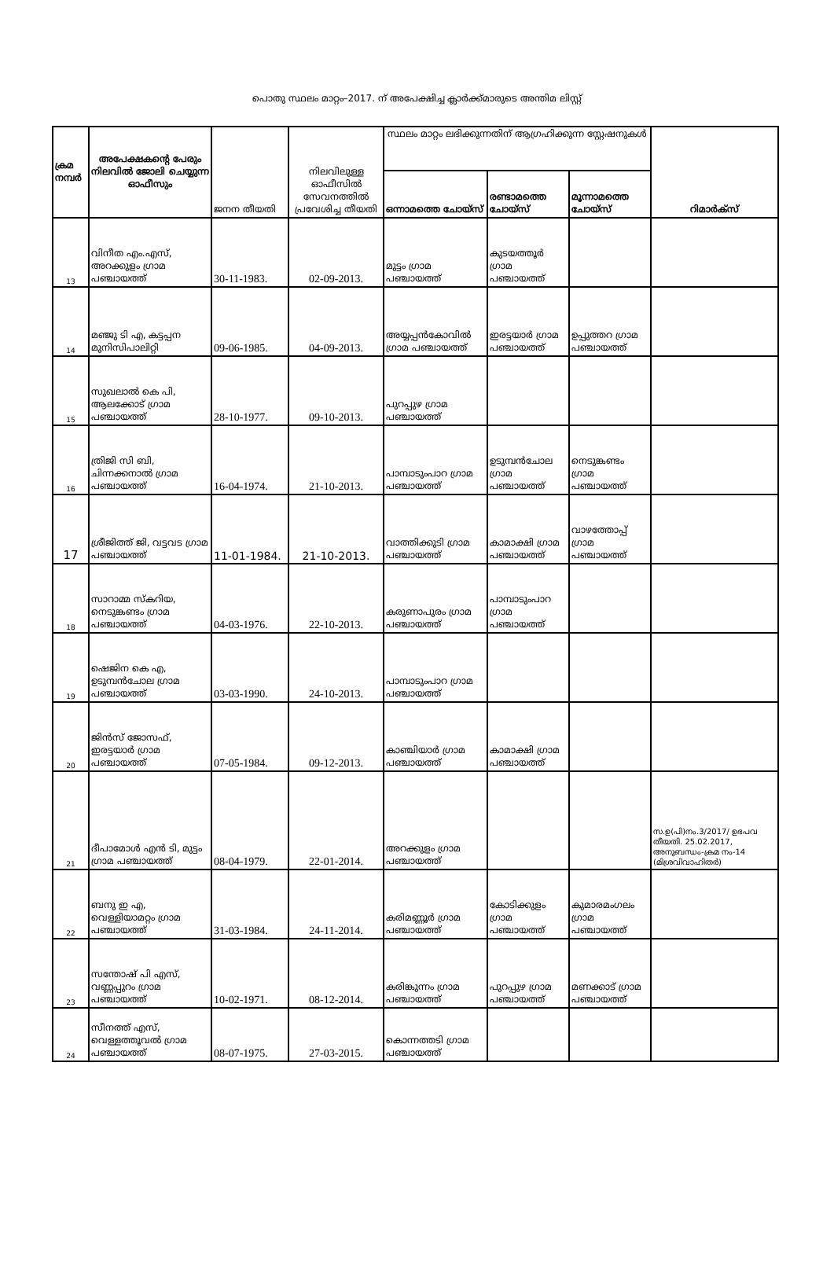പൊതു സ്ഥലം മാറ്റം–2017. ന് അപേക്ഷിച്ച ക്ലാർക്ക്മാരുടെ അന്തിമ ലിസ്റ്റ്
| ക്രമ നമ്പർ | അപേക്ഷകന്റെ പേരും നിലവിൽ ജോലി ചെയ്യുന്ന ഓഫീസും | ജനന തീയതി | നിലവിലുള്ള ഓഫീസിൽ സേവനത്തിൽ പ്രവേശിച്ച തീയതി | സ്ഥലം മാറ്റം ലഭിക്കുന്നതിന് ആഗ്രഹിക്കുന്ന സ്റ്റേഷനുകൾ | | | റിമാർക്സ് |
| --- | --- | --- | --- | --- | --- | --- | --- |
| | | | | ഒന്നാമത്തെ ചോയ്സ് | രണ്ടാമത്തെ ചോയ്സ് | മൂന്നാമത്തെ ചോയ്സ് | |
| 13 | വിനീത എം.എസ്, അറക്കുളം ഗ്രാമ പഞ്ചായത്ത് | 30-11-1983. | 02-09-2013. | മുട്ടം ഗ്രാമ പഞ്ചായത്ത് | കുടയത്തൂർ ഗ്രാമ പഞ്ചായത്ത് | | |
| 14 | മഞ്ജു ടി എ, കട്ടപ്പന മുനിസിപാലിറ്റി | 09-06-1985. | 04-09-2013. | അയ്യപ്പൻകോവിൽ ഗ്രാമ പഞ്ചായത്ത് | ഇരട്ടയാർ ഗ്രാമ പഞ്ചായത്ത് | ഉപ്പുത്തറ ഗ്രാമ പഞ്ചായത്ത് | |
| 15 | സുഖലാൽ കെ പി, ആലക്കോട് ഗ്രാമ പഞ്ചായത്ത് | 28-10-1977. | 09-10-2013. | പുറപ്പുഴ ഗ്രാമ പഞ്ചായത്ത് | | | |
| 16 | ത്രിജി സി ബി, ചിന്നക്കനാൽ ഗ്രാമ പഞ്ചായത്ത് | 16-04-1974. | 21-10-2013. | പാമ്പാടുംപാറ ഗ്രാമ പഞ്ചായത്ത് | ഉടുമ്പൻചോല ഗ്രാമ പഞ്ചായത്ത് | നെടുങ്കണ്ടം ഗ്രാമ പഞ്ചായത്ത് | |
| 17 | ശ്രീജിത്ത് ജി, വട്ടവട ഗ്രാമ പഞ്ചായത്ത് | 11-01-1984. | 21-10-2013. | വാത്തിക്കുടി ഗ്രാമ പഞ്ചായത്ത് | കാമാക്ഷി ഗ്രാമ പഞ്ചായത്ത് | വാഴത്തോപ്പ് ഗ്രാമ പഞ്ചായത്ത് | |
| 18 | സാറാമ്മ സ്കറിയ, നെടുങ്കണ്ടം ഗ്രാമ പഞ്ചായത്ത് | 04-03-1976. | 22-10-2013. | കരുണാപുരം ഗ്രാമ പഞ്ചായത്ത് | പാമ്പാടുംപാറ ഗ്രാമ പഞ്ചായത്ത് | | |
| 19 | ഷെജിന കെ എ, ഉടുമ്പൻചോല ഗ്രാമ പഞ്ചായത്ത് | 03-03-1990. | 24-10-2013. | പാമ്പാടുംപാറ ഗ്രാമ പഞ്ചായത്ത് | | | |
| 20 | ജിൻസ് ജോസഫ്, ഇരട്ടയാർ ഗ്രാമ പഞ്ചായത്ത് | 07-05-1984. | 09-12-2013. | കാഞ്ചിയാർ ഗ്രാമ പഞ്ചായത്ത് | കാമാക്ഷി ഗ്രാമ പഞ്ചായത്ത് | | |
| 21 | ദീപാമോൾ എൻ ടി, മുട്ടം ഗ്രാമ പഞ്ചായത്ത് | 08-04-1979. | 22-01-2014. | അറക്കുളം ഗ്രാമ പഞ്ചായത്ത് | | | സ.ഉ(പി)നം.3/2017/ ഉഭപവ തീയതി. 25.02.2017, അനുബന്ധം-ക്രമ നം-14 (മിശ്രവിവാഹിതർ) |
| 22 | ബനു ഇ എ, വെള്ളിയാമറ്റം ഗ്രാമ പഞ്ചായത്ത് | 31-03-1984. | 24-11-2014. | കരിമണ്ണൂർ ഗ്രാമ പഞ്ചായത്ത് | കോടിക്കുളം ഗ്രാമ പഞ്ചായത്ത് | കുമാരമംഗലം ഗ്രാമ പഞ്ചായത്ത് | |
| 23 | സന്തോഷ് പി എസ്, വണ്ണപ്പുറം ഗ്രാമ പഞ്ചായത്ത് | 10-02-1971. | 08-12-2014. | കരിങ്കുന്നം ഗ്രാമ പഞ്ചായത്ത് | പുറപ്പുഴ ഗ്രാമ പഞ്ചായത്ത് | മണക്കാട് ഗ്രാമ പഞ്ചായത്ത് | |
| 24 | സീനത്ത് എസ്, വെള്ളത്തൂവൽ ഗ്രാമ പഞ്ചായത്ത് | 08-07-1975. | 27-03-2015. | കൊന്നത്തടി ഗ്രാമ പഞ്ചായത്ത് | | | |